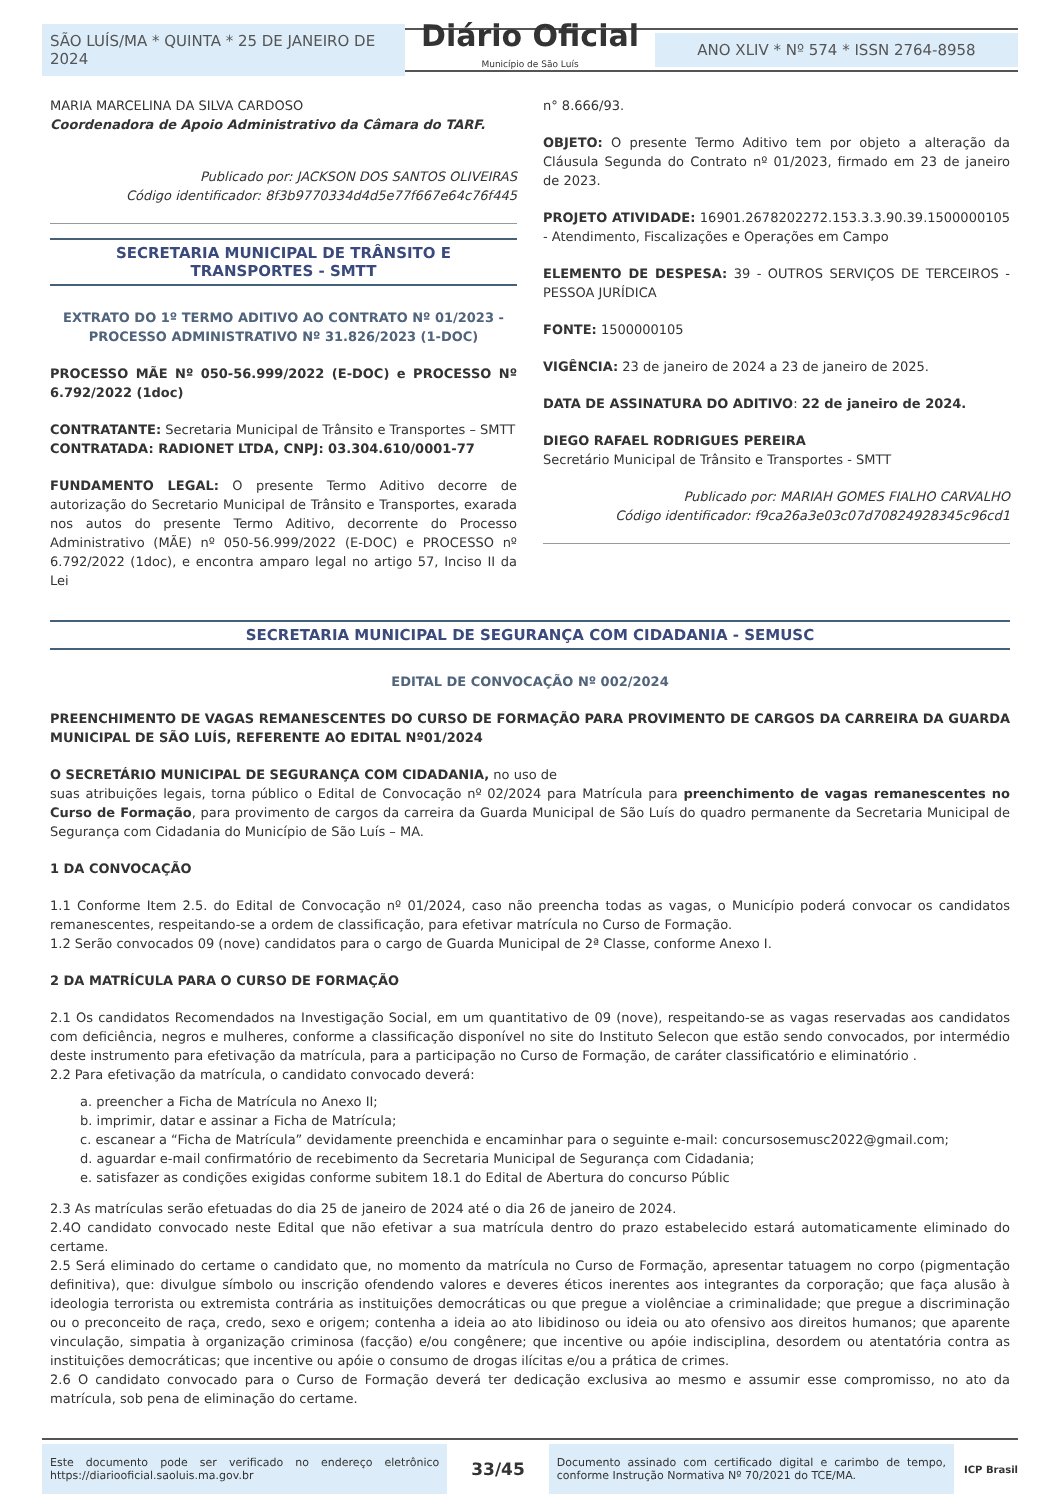SÃO LUÍS/MA * QUINTA * 25 DE JANEIRO DE 2024
Diário Oficial
Município de São Luís
ANO XLIV * Nº 574 * ISSN 2764-8958
MARIA MARCELINA DA SILVA CARDOSO
Coordenadora de Apoio Administrativo da Câmara do TARF.
Publicado por: JACKSON DOS SANTOS OLIVEIRAS
Código identificador: 8f3b9770334d4d5e77f667e64c76f445
SECRETARIA MUNICIPAL DE TRÂNSITO E TRANSPORTES - SMTT
EXTRATO DO 1º TERMO ADITIVO AO CONTRATO Nº 01/2023 - PROCESSO ADMINISTRATIVO Nº 31.826/2023 (1-DOC)
PROCESSO MÃE Nº 050-56.999/2022 (E-DOC) e PROCESSO Nº 6.792/2022 (1doc)
CONTRATANTE: Secretaria Municipal de Trânsito e Transportes – SMTT
CONTRATADA: RADIONET LTDA, CNPJ: 03.304.610/0001-77
FUNDAMENTO LEGAL: O presente Termo Aditivo decorre de autorização do Secretario Municipal de Trânsito e Transportes, exarada nos autos do presente Termo Aditivo, decorrente do Processo Administrativo (MÃE) nº 050-56.999/2022 (E-DOC) e PROCESSO nº 6.792/2022 (1doc), e encontra amparo legal no artigo 57, Inciso II da Lei
n° 8.666/93.
OBJETO: O presente Termo Aditivo tem por objeto a alteração da Cláusula Segunda do Contrato nº 01/2023, firmado em 23 de janeiro de 2023.
PROJETO ATIVIDADE: 16901.2678202272.153.3.3.90.39.1500000105 - Atendimento, Fiscalizações e Operações em Campo
ELEMENTO DE DESPESA: 39 - OUTROS SERVIÇOS DE TERCEIROS - PESSOA JURÍDICA
FONTE: 1500000105
VIGÊNCIA: 23 de janeiro de 2024 a 23 de janeiro de 2025.
DATA DE ASSINATURA DO ADITIVO: 22 de janeiro de 2024.
DIEGO RAFAEL RODRIGUES PEREIRA
Secretário Municipal de Trânsito e Transportes - SMTT
Publicado por: MARIAH GOMES FIALHO CARVALHO
Código identificador: f9ca26a3e03c07d70824928345c96cd1
SECRETARIA MUNICIPAL DE SEGURANÇA COM CIDADANIA - SEMUSC
EDITAL DE CONVOCAÇÃO Nº 002/2024
PREENCHIMENTO DE VAGAS REMANESCENTES DO CURSO DE FORMAÇÃO PARA PROVIMENTO DE CARGOS DA CARREIRA DA GUARDA MUNICIPAL DE SÃO LUÍS, REFERENTE AO EDITAL Nº01/2024
O SECRETÁRIO MUNICIPAL DE SEGURANÇA COM CIDADANIA, no uso de
suas atribuições legais, torna público o Edital de Convocação nº 02/2024 para Matrícula para preenchimento de vagas remanescentes no Curso de Formação, para provimento de cargos da carreira da Guarda Municipal de São Luís do quadro permanente da Secretaria Municipal de Segurança com Cidadania do Município de São Luís – MA.
1 DA CONVOCAÇÃO
1.1 Conforme Item 2.5. do Edital de Convocação nº 01/2024, caso não preencha todas as vagas, o Município poderá convocar os candidatos remanescentes, respeitando-se a ordem de classificação, para efetivar matrícula no Curso de Formação.
1.2 Serão convocados 09 (nove) candidatos para o cargo de Guarda Municipal de 2ª Classe, conforme Anexo I.
2 DA MATRÍCULA PARA O CURSO DE FORMAÇÃO
2.1 Os candidatos Recomendados na Investigação Social, em um quantitativo de 09 (nove), respeitando-se as vagas reservadas aos candidatos com deficiência, negros e mulheres, conforme a classificação disponível no site do Instituto Selecon que estão sendo convocados, por intermédio deste instrumento para efetivação da matrícula, para a participação no Curso de Formação, de caráter classificatório e eliminatório .
2.2 Para efetivação da matrícula, o candidato convocado deverá:
a. preencher a Ficha de Matrícula no Anexo II;
b. imprimir, datar e assinar a Ficha de Matrícula;
c. escanear a “Ficha de Matrícula” devidamente preenchida e encaminhar para o seguinte e-mail: concursosemusc2022@gmail.com;
d. aguardar e-mail confirmatório de recebimento da Secretaria Municipal de Segurança com Cidadania;
e. satisfazer as condições exigidas conforme subitem 18.1 do Edital de Abertura do concurso Públic
2.3 As matrículas serão efetuadas do dia 25 de janeiro de 2024 até o dia 26 de janeiro de 2024.
2.4O candidato convocado neste Edital que não efetivar a sua matrícula dentro do prazo estabelecido estará automaticamente eliminado do certame.
2.5 Será eliminado do certame o candidato que, no momento da matrícula no Curso de Formação, apresentar tatuagem no corpo (pigmentação definitiva), que: divulgue símbolo ou inscrição ofendendo valores e deveres éticos inerentes aos integrantes da corporação; que faça alusão à ideologia terrorista ou extremista contrária as instituições democráticas ou que pregue a violênciae a criminalidade; que pregue a discriminação ou o preconceito de raça, credo, sexo e origem; contenha a ideia ao ato libidinoso ou ideia ou ato ofensivo aos direitos humanos; que aparente vinculação, simpatia à organização criminosa (facção) e/ou congênere; que incentive ou apóie indisciplina, desordem ou atentatória contra as instituições democráticas; que incentive ou apóie o consumo de drogas ilícitas e/ou a prática de crimes.
2.6 O candidato convocado para o Curso de Formação deverá ter dedicação exclusiva ao mesmo e assumir esse compromisso, no ato da matrícula, sob pena de eliminação do certame.
Este documento pode ser verificado no endereço eletrônico https://diariooficial.saoluis.ma.gov.br
33/45
Documento assinado com certificado digital e carimbo de tempo, conforme Instrução Normativa Nº 70/2021 do TCE/MA.
ICP Brasil